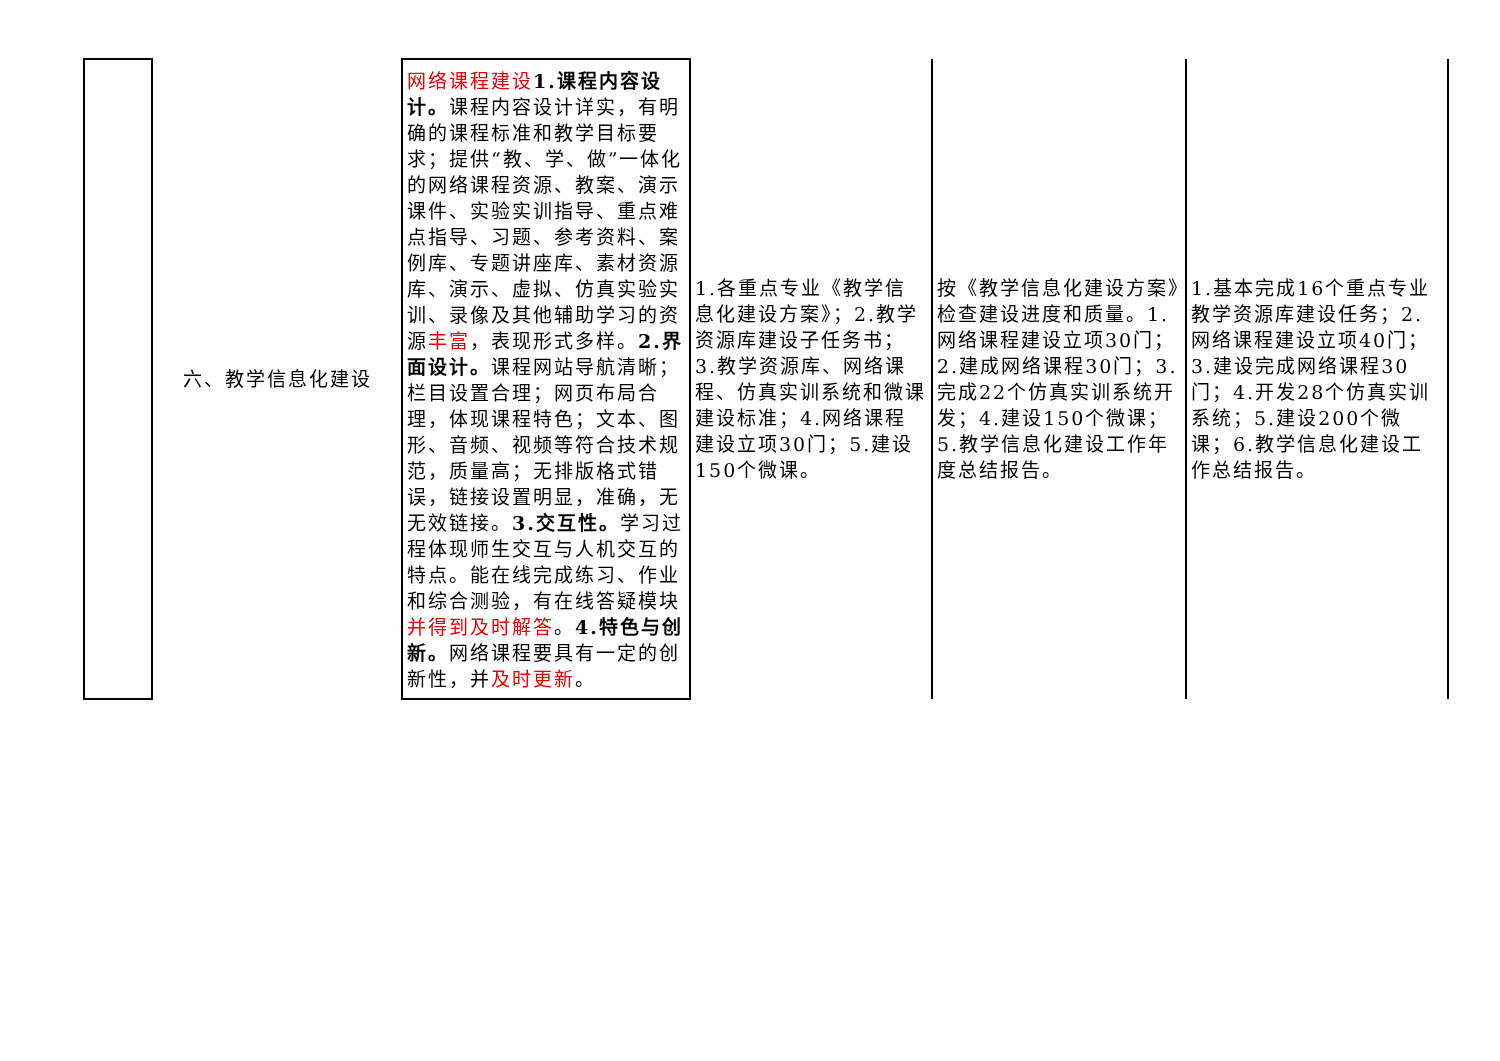| | 六、教学信息化建设 | 网络课程建设 1.课程内容设计。 课程内容设计详实，有明确的课程标准和教学目标要求；提供“教、学、做”一体化的网络课程资源、教案、演示课件、实验实训指导、重点难点指导、习题、参考资料、案例库、专题讲座库、素材资源库、演示、虚拟、仿真实验实训、录像及其他辅助学习的资源 丰富 ，表现形式多样。 2.界面设计。 课程网站导航清晰；栏目设置合理；网页布局合理，体现课程特色；文本、图形、音频、视频等符合技术规范，质量高；无排版格式错误，链接设置明显，准确，无无效链接。 3.交互性。 学习过程体现师生交互与人机交互的特点。能在线完成练习、作业和综合测验，有在线答疑模块 并得到及时解答 。 4.特色与创新。 网络课程要具有一定的创新性，并 及时更新 。 | 1.各重点专业《教学信息化建设方案》；2.教学资源库建设子任务书；3.教学资源库、网络课程、仿真实训系统和微课建设标准；4.网络课程建设立项30门；5.建设150个微课。 | 按《教学信息化建设方案》检查建设进度和质量。1.网络课程建设立项30门；2.建成网络课程30门；3.完成22个仿真实训系统开发；4.建设150个微课；5.教学信息化建设工作年度总结报告。 | 1.基本完成16个重点专业教学资源库建设任务；2.网络课程建设立项40门；3.建设完成网络课程30门；4.开发28个仿真实训系统；5.建设200个微课；6.教学信息化建设工作总结报告。 |